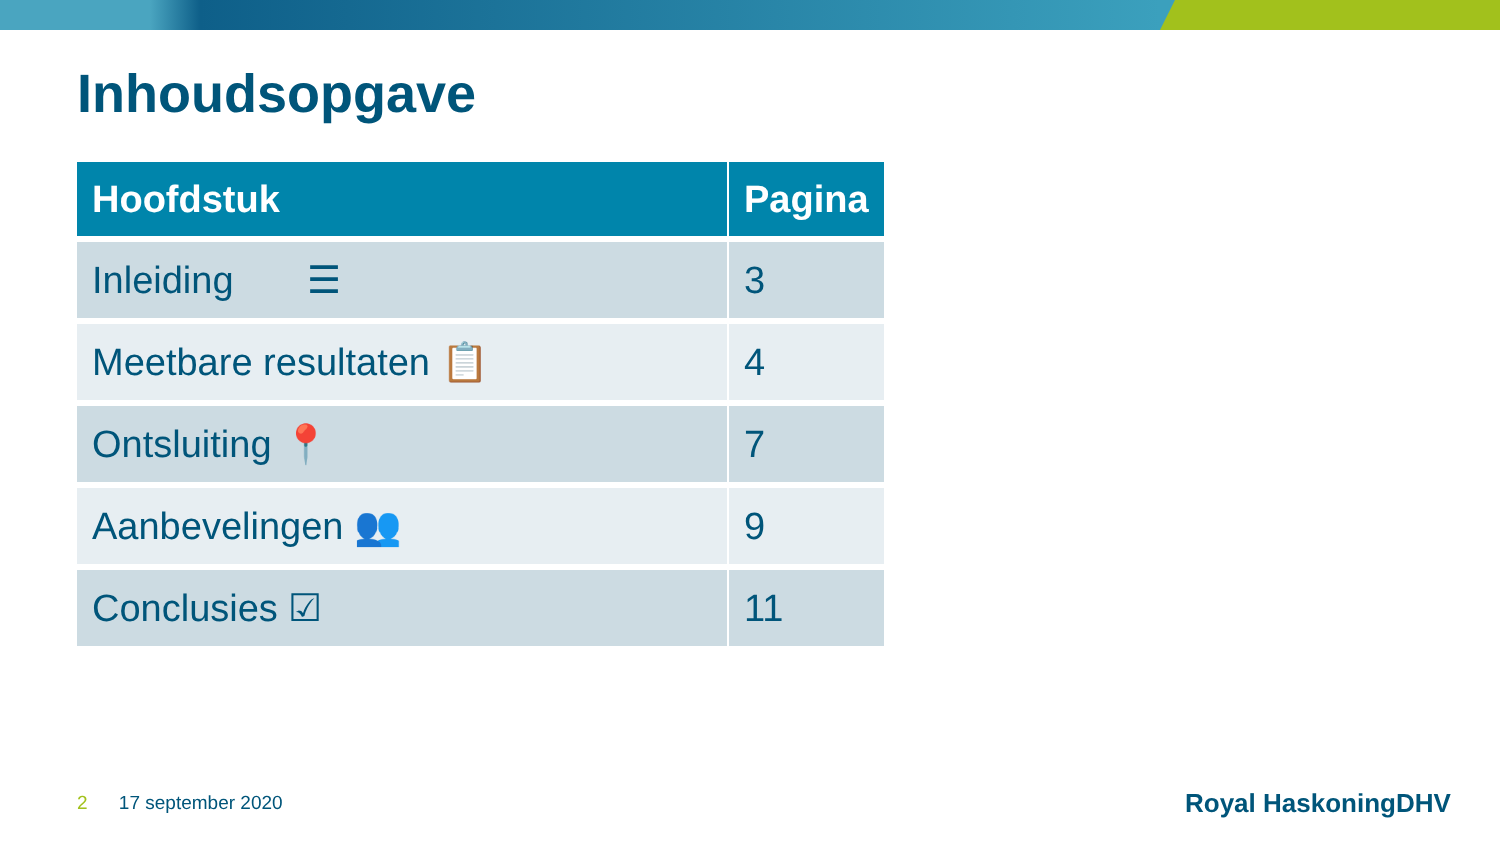Inhoudsopgave
| Hoofdstuk | Pagina |
| --- | --- |
| Inleiding ☰ | 3 |
| Meetbare resultaten 📋 | 4 |
| Ontsluiting 📍 | 7 |
| Aanbevelingen 👥 | 9 |
| Conclusies ☑ | 11 |
2 17 september 2020 Royal HaskoningDHV